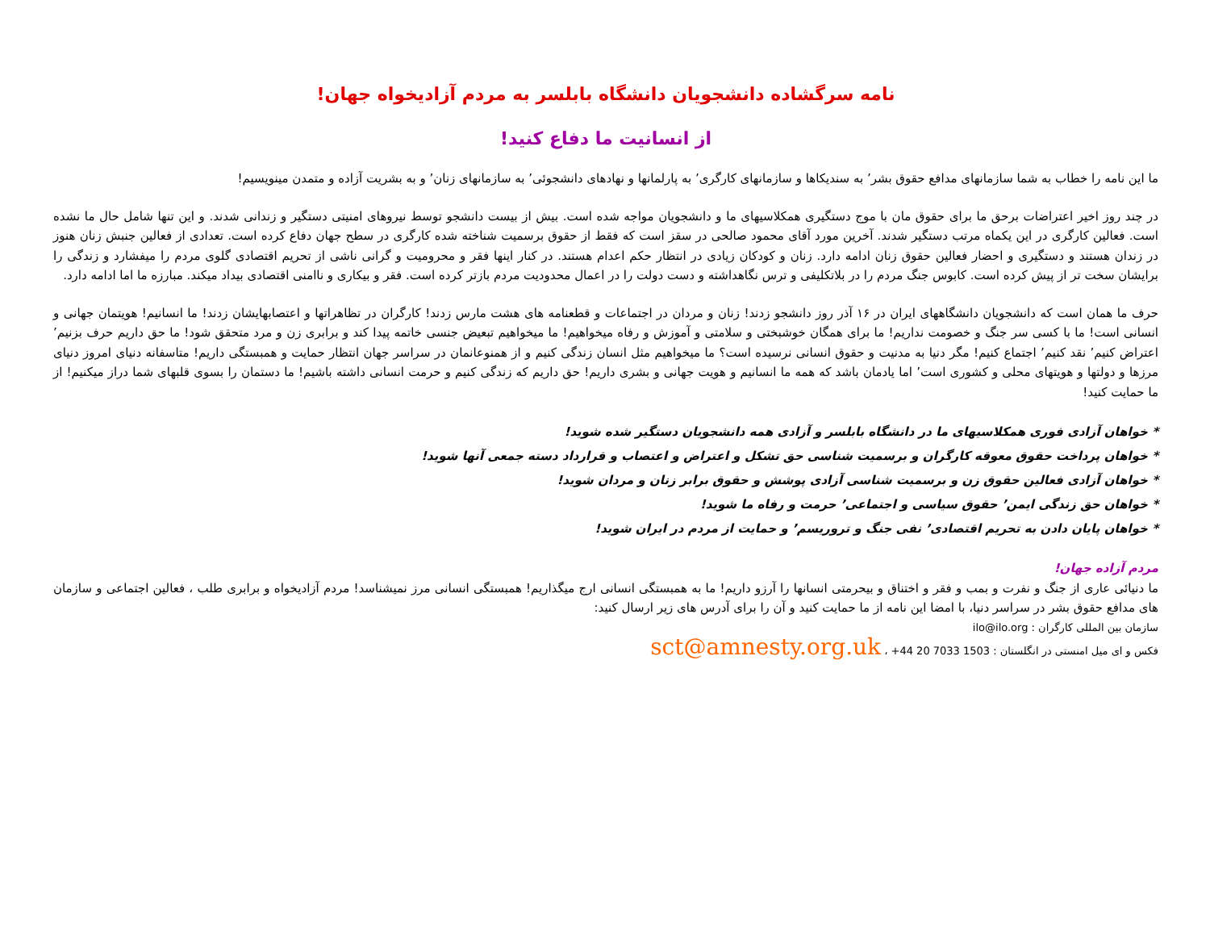نامه سرگشاده دانشجویان دانشگاه بابلسر به مردم آزادیخواه جهان!
از انسانیت ما دفاع کنید!
ما این نامه را خطاب به شما سازمانهای مدافع حقوق بشر٬ به سندیکاها و سازمانهای کارگری٬ به پارلمانها و نهادهای دانشجوئی٬ به سازمانهای زنان٬ و به بشریت آزاده و متمدن مینویسیم!
در چند روز اخیر اعتراضات برحق ما برای حقوق مان با موج دستگیری همکلاسیهای ما و دانشجویان مواجه شده است. بیش از بیست دانشجو توسط نیروهای امنیتی دستگیر و زندانی شدند. و این تنها شامل حال ما نشده است. فعالین کارگری در این یکماه مرتب دستگیر شدند. آخرین مورد آقای محمود صالحی در سقز است که فقط از حقوق برسمیت شناخته شده کارگری در سطح جهان دفاع کرده است. تعدادی از فعالین جنبش زنان هنوز در زندان هستند و دستگیری و احضار فعالین حقوق زنان ادامه دارد. زنان و کودکان زیادی در انتظار حکم اعدام هستند. در کنار اینها فقر و محرومیت و گرانی ناشی از تحریم اقتصادی گلوی مردم را میفشارد و زندگی را برایشان سخت تر از پیش کرده است. کابوس جنگ مردم را در بلاتکلیفی و ترس نگاهداشته و دست دولت را در اعمال محدودیت مردم بازتر کرده است. فقر و بیکاری و ناامنی اقتصادی بیداد میکند. مبارزه ما اما ادامه دارد.
حرف ما همان است که دانشجویان دانشگاههای ایران در ۱۶ آذر روز دانشجو زدند! زنان و مردان در اجتماعات و قطعنامه های هشت مارس زدند! کارگران در تظاهراتها و اعتصابهایشان زدند! ما انسانیم! هویتمان جهانی و انسانی است! ما با کسی سر جنگ و خصومت نداریم! ما برای همگان خوشبختی و سلامتی و آموزش و رفاه میخواهیم! ما میخواهیم تبعیض جنسی خاتمه پیدا کند و برابری زن و مرد متحقق شود! ما حق داریم حرف بزنیم٬ اعتراض کنیم٬ نقد کنیم٬ اجتماع کنیم! مگر دنیا به مدنیت و حقوق انسانی نرسیده است؟ ما میخواهیم مثل انسان زندگی کنیم و از همنوعانمان در سراسر جهان انتظار حمایت و همبستگی داریم! متاسفانه دنیای امروز دنیای مرزها و دولتها و هویتهای محلی و کشوری است٬ اما یادمان باشد که همه ما انسانیم و هویت جهانی و بشری داریم! حق داریم که زندگی کنیم و حرمت انسانی داشته باشیم! ما دستمان را بسوی قلبهای شما دراز میکنیم! از ما حمایت کنید!
* خواهان آزادی فوری همکلاسیهای ما در دانشگاه بابلسر و آزادی همه دانشجویان دستگیر شده شوید!
* خواهان پرداخت حقوق معوقه کارگران و برسمیت شناسی حق تشکل و اعتراض و اعتصاب و قرارداد دسته جمعی آنها شوید!
* خواهان آزادی فعالین حقوق زن و برسمیت شناسی آزادی پوشش و حقوق برابر زنان و مردان شوید!
* خواهان حق زندگی ایمن٬ حقوق سیاسی و اجتماعی٬ حرمت و رفاه ما شوید!
* خواهان پایان دادن به تحریم اقتصادی٬ نفی جنگ و تروریسم٬ و حمایت از مردم در ایران شوید!
مردم آزاده جهان!
ما دنیائی عاری از جنگ و نفرت و بمب و فقر و اختناق و بیحرمتی انسانها را آرزو داریم! ما به همبستگی انسانی ارج میگذاریم! همبستگی انسانی مرز نمیشناسد! مردم آزادیخواه و برابری طلب ، فعالین اجتماعی و سازمان های مدافع حقوق بشر در سراسر دنیا، با امضا این نامه از ما حمایت کنید و آن را برای آدرس های زیر ارسال کنید:
سازمان بین المللی کارگران : ilo@ilo.org
فکس و ای میل امنستی در انگلستان : 1503 7033 20 44+ ، sct@amnesty.org.uk